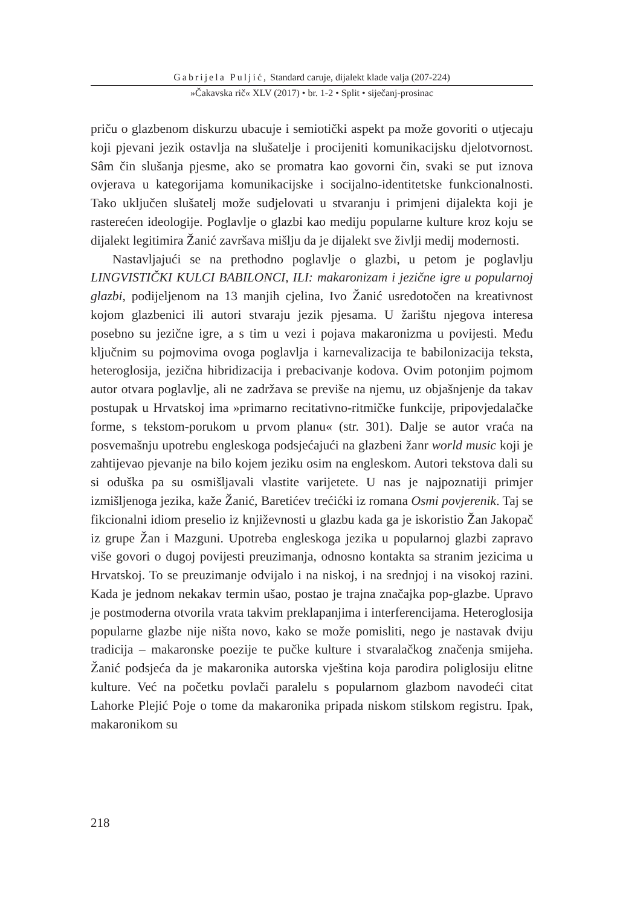Gabrijela Puljić, Standard caruje, dijalekt klade valja (207-224)
»Čakavska rič« XLV (2017) • br. 1-2 • Split • siječanj-prosinac
priču o glazbenom diskurzu ubacuje i semiotički aspekt pa može govoriti o utjecaju koji pjevani jezik ostavlja na slušatelje i procijeniti komunikacijsku djelotvornost. Sâm čin slušanja pjesme, ako se promatra kao govorni čin, svaki se put iznova ovjerava u kategorijama komunikacijske i socijalno-identitetske funkcionalnosti. Tako uključen slušatelj može sudjelovati u stvaranju i primjeni dijalekta koji je rasterećen ideologije. Poglavlje o glazbi kao mediju popularne kulture kroz koju se dijalekt legitimira Žanić završava mišlju da je dijalekt sve življi medij modernosti.
Nastavljajući se na prethodno poglavlje o glazbi, u petom je poglavlju LINGVISTIČKI KULCI BABILONCI, ILI: makaronizam i jezične igre u popularnoj glazbi, podijeljenom na 13 manjih cjelina, Ivo Žanić usredotočen na kreativnost kojom glazbenici ili autori stvaraju jezik pjesama. U žarištu njegova interesa posebno su jezične igre, a s tim u vezi i pojava makaronizma u povijesti. Među ključnim su pojmovima ovoga poglavlja i karnevalizacija te babilonizacija teksta, heteroglosija, jezična hibridizacija i prebacivanje kodova. Ovim potonjim pojmom autor otvara poglavlje, ali ne zadržava se previše na njemu, uz objašnjenje da takav postupak u Hrvatskoj ima »primarno recitativno-ritmičke funkcije, pripovjedalačke forme, s tekstom-porukom u prvom planu« (str. 301). Dalje se autor vraća na posvemašnju upotrebu engleskoga podsjećajući na glazbeni žanr world music koji je zahtijevao pjevanje na bilo kojem jeziku osim na engleskom. Autori tekstova dali su si oduška pa su osmišljavali vlastite varijetete. U nas je najpoznatiji primjer izmišljenoga jezika, kaže Žanić, Baretićev trećićki iz romana Osmi povjerenik. Taj se fikcionalni idiom preselio iz književnosti u glazbu kada ga je iskoristio Žan Jakopač iz grupe Žan i Mazguni. Upotreba engleskoga jezika u popularnoj glazbi zapravo više govori o dugoj povijesti preuzimanja, odnosno kontakta sa stranim jezicima u Hrvatskoj. To se preuzimanje odvijalo i na niskoj, i na srednjoj i na visokoj razini. Kada je jednom nekakav termin ušao, postao je trajna značajka pop-glazbe. Upravo je postmoderna otvorila vrata takvim preklapanjima i interferencijama. Heteroglosija popularne glazbe nije ništa novo, kako se može pomisliti, nego je nastavak dviju tradicija – makaronske poezije te pučke kulture i stvaralačkog značenja smijeha. Žanić podsjeća da je makaronika autorska vještina koja parodira poliglosiju elitne kulture. Već na početku povlači paralelu s popularnom glazbom navodeći citat Lahorke Plejić Poje o tome da makaronika pripada niskom stilskom registru. Ipak, makaronikom su
218